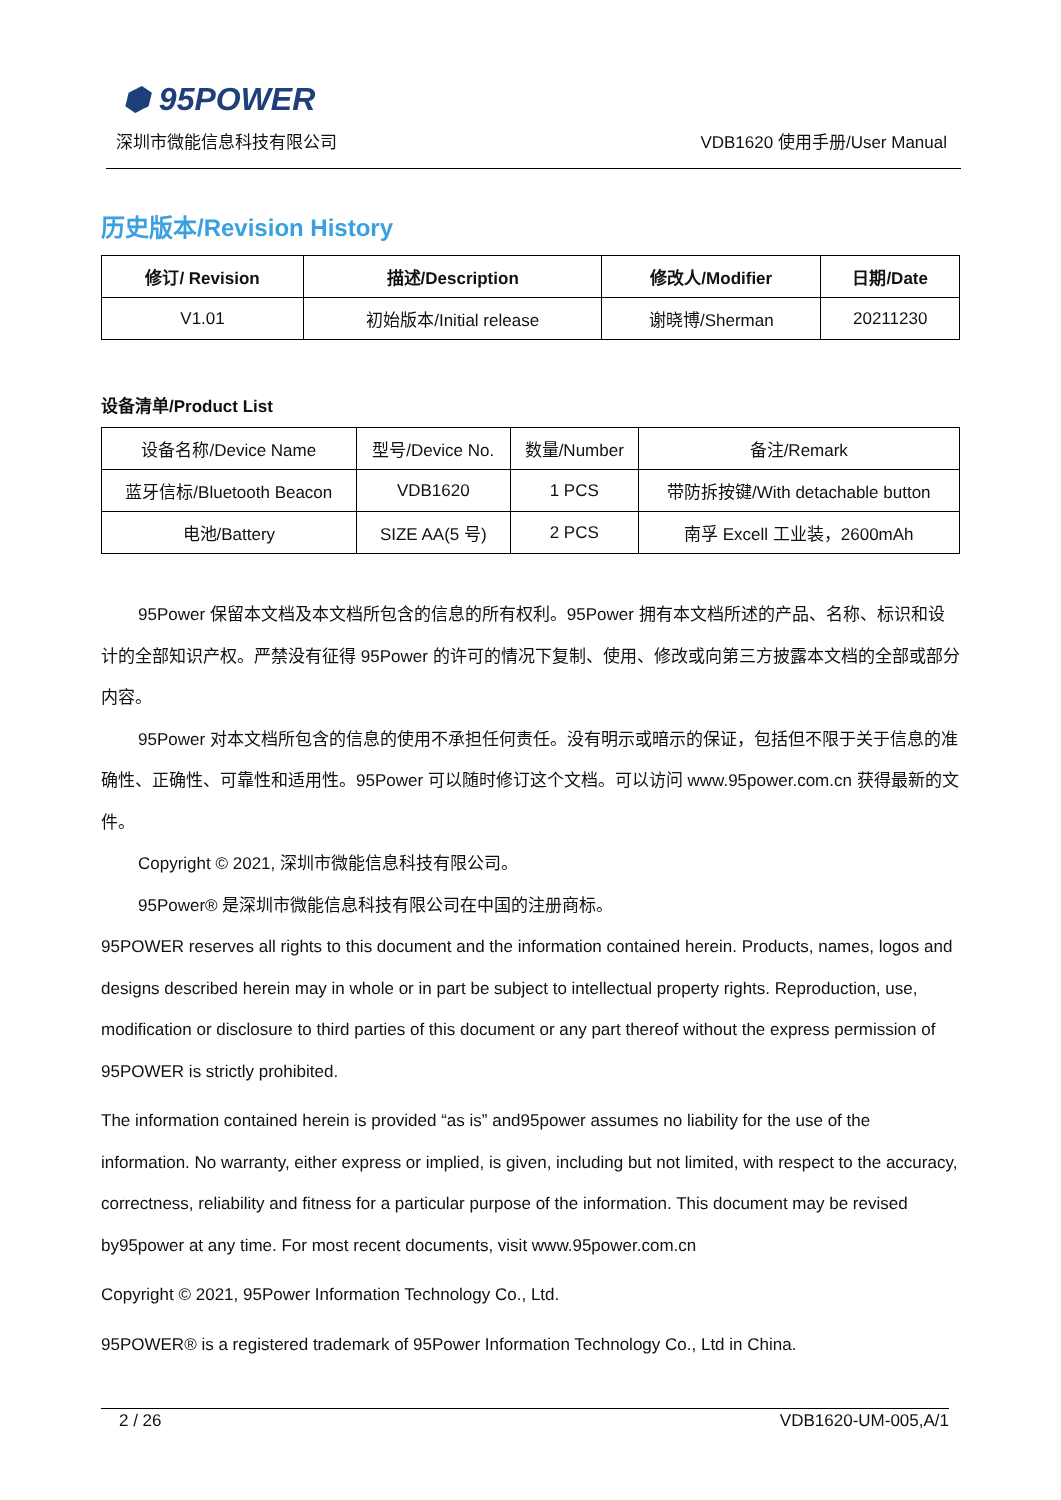⬢ 95POWER
深圳市微能信息科技有限公司 VDB1620 使用手册/User Manual
历史版本/Revision History
| 修订/ Revision | 描述/Description | 修改人/Modifier | 日期/Date |
| --- | --- | --- | --- |
| V1.01 | 初始版本/Initial release | 谢晓博/Sherman | 20211230 |
设备清单/Product List
| 设备名称/Device Name | 型号/Device No. | 数量/Number | 备注/Remark |
| 蓝牙信标/Bluetooth Beacon | VDB1620 | 1 PCS | 带防拆按键/With detachable button |
| 电池/Battery | SIZE AA(5 号) | 2 PCS | 南孚 Excell 工业装，2600mAh |
95Power 保留本文档及本文档所包含的信息的所有权利。95Power 拥有本文档所述的产品、名称、标识和设计的全部知识产权。严禁没有征得 95Power 的许可的情况下复制、使用、修改或向第三方披露本文档的全部或部分内容。
95Power 对本文档所包含的信息的使用不承担任何责任。没有明示或暗示的保证，包括但不限于关于信息的准确性、正确性、可靠性和适用性。95Power 可以随时修订这个文档。可以访问 www.95power.com.cn 获得最新的文件。
Copyright © 2021, 深圳市微能信息科技有限公司。
95Power® 是深圳市微能信息科技有限公司在中国的注册商标。
95POWER reserves all rights to this document and the information contained herein. Products, names, logos and designs described herein may in whole or in part be subject to intellectual property rights. Reproduction, use, modification or disclosure to third parties of this document or any part thereof without the express permission of 95POWER is strictly prohibited.
The information contained herein is provided “as is” and95power assumes no liability for the use of the information. No warranty, either express or implied, is given, including but not limited, with respect to the accuracy, correctness, reliability and fitness for a particular purpose of the information. This document may be revised by95power at any time. For most recent documents, visit www.95power.com.cn
Copyright © 2021, 95Power Information Technology Co., Ltd.
95POWER® is a registered trademark of 95Power Information Technology Co., Ltd in China.
2 / 26 VDB1620-UM-005,A/1